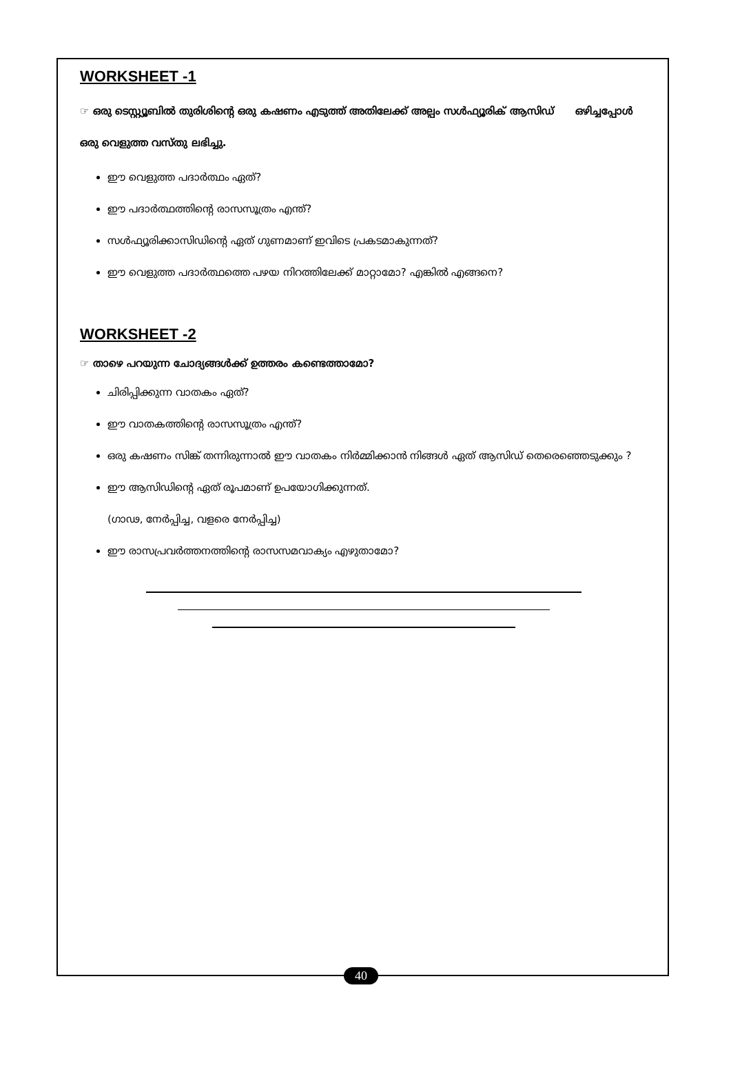WORKSHEET -1
☞ ഒരു ടെസ്റ്റ്യൂബിൽ തുരിശിന്റെ ഒരു കഷണം എടുത്ത് അതിലേക്ക് അല്പം സൾഫ്യൂരിക് ആസിഡ് ഒഴിച്ചപ്പോൾ ഒരു വെളുത്ത വസ്തു ലഭിച്ചു.
ഈ വെളുത്ത പദാർത്ഥം ഏത്?
ഈ പദാർത്ഥത്തിന്റെ രാസസൂത്രം എന്ത്?
സൾഫ്യൂരിക്കാസിഡിന്റെ ഏത് ഗുണമാണ് ഇവിടെ പ്രകടമാകുന്നത്?
ഈ വെളുത്ത പദാർത്ഥത്തെ പഴയ നിറത്തിലേക്ക് മാറ്റാമോ? എങ്കിൽ എങ്ങനെ?
WORKSHEET -2
☞ താഴെ പറയുന്ന ചോദ്യങ്ങൾക്ക് ഉത്തരം കണ്ടെത്താമോ?
ചിരിപ്പിക്കുന്ന വാതകം ഏത്?
ഈ വാതകത്തിന്റെ രാസസൂത്രം എന്ത്?
ഒരു കഷണം സിങ്ക് തന്നിരുന്നാൽ ഈ വാതകം നിർമ്മിക്കാൻ നിങ്ങൾ ഏത് ആസിഡ് തെരെഞ്ഞെടുക്കും ?
ഈ ആസിഡിന്റെ ഏത് രൂപമാണ് ഉപയോഗിക്കുന്നത്.
(ഗാഢ, നേർപ്പിച്ച, വളരെ നേർപ്പിച്ച)
ഈ രാസപ്രവർത്തനത്തിന്റെ രാസസമവാക്യം എഴുതാമോ?
40